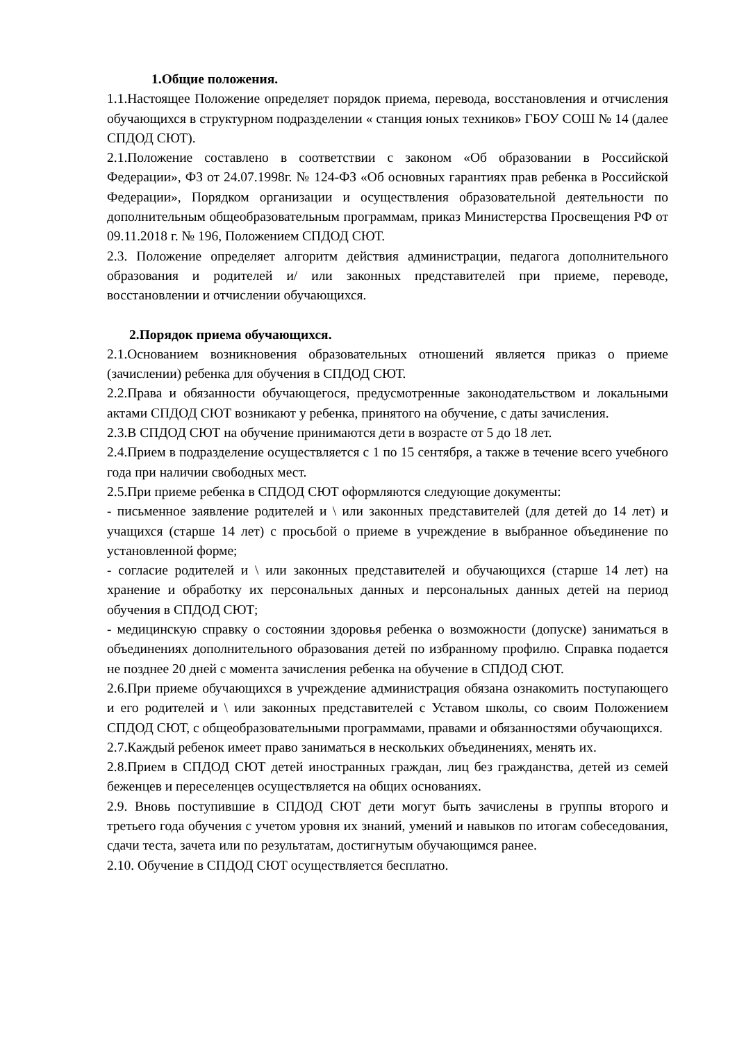1.Общие положения.
1.1.Настоящее Положение определяет порядок приема, перевода, восстановления и отчисления обучающихся в структурном подразделении « станция юных техников» ГБОУ СОШ № 14 (далее СПДОД СЮТ).
2.1.Положение составлено в соответствии с законом «Об образовании в Российской Федерации», ФЗ от 24.07.1998г. № 124-ФЗ «Об основных гарантиях прав ребенка в Российской Федерации», Порядком организации и осуществления образовательной деятельности по дополнительным общеобразовательным программам, приказ Министерства Просвещения РФ от 09.11.2018 г. № 196, Положением СПДОД СЮТ.
2.3. Положение определяет алгоритм действия администрации, педагога дополнительного образования и родителей и/ или законных представителей при приеме, переводе, восстановлении и отчислении обучающихся.
2.Порядок приема обучающихся.
2.1.Основанием возникновения образовательных отношений является приказ о приеме (зачислении) ребенка для обучения в СПДОД СЮТ.
2.2.Права и обязанности обучающегося, предусмотренные законодательством и локальными актами СПДОД СЮТ возникают у ребенка, принятого на обучение, с даты зачисления.
2.3.В СПДОД СЮТ на обучение принимаются дети в возрасте от 5 до 18 лет.
2.4.Прием в подразделение осуществляется с 1 по 15 сентября, а также в течение всего учебного года при наличии свободных мест.
2.5.При приеме ребенка в СПДОД СЮТ оформляются следующие документы:
- письменное заявление родителей и \ или законных представителей (для детей до 14 лет) и учащихся (старше 14 лет) с просьбой о приеме в учреждение в выбранное объединение по установленной форме;
- согласие родителей и \ или законных представителей и обучающихся (старше 14 лет) на хранение и обработку их персональных данных и персональных данных детей на период обучения в СПДОД СЮТ;
- медицинскую справку о состоянии здоровья ребенка о возможности (допуске) заниматься в объединениях дополнительного образования детей по избранному профилю. Справка подается не позднее 20 дней с момента зачисления ребенка на обучение в СПДОД СЮТ.
2.6.При приеме обучающихся в учреждение администрация обязана ознакомить поступающего и его родителей и \ или законных представителей с Уставом школы, со своим Положением СПДОД СЮТ, с общеобразовательными программами, правами и обязанностями обучающихся.
2.7.Каждый ребенок имеет право заниматься в нескольких объединениях, менять их.
2.8.Прием в СПДОД СЮТ детей иностранных граждан, лиц без гражданства, детей из семей беженцев и переселенцев осуществляется на общих основаниях.
2.9. Вновь поступившие в СПДОД СЮТ дети могут быть зачислены в группы второго и третьего года обучения с учетом уровня их знаний, умений и навыков по итогам собеседования, сдачи теста, зачета или по результатам, достигнутым обучающимся ранее.
2.10. Обучение в СПДОД СЮТ осуществляется бесплатно.